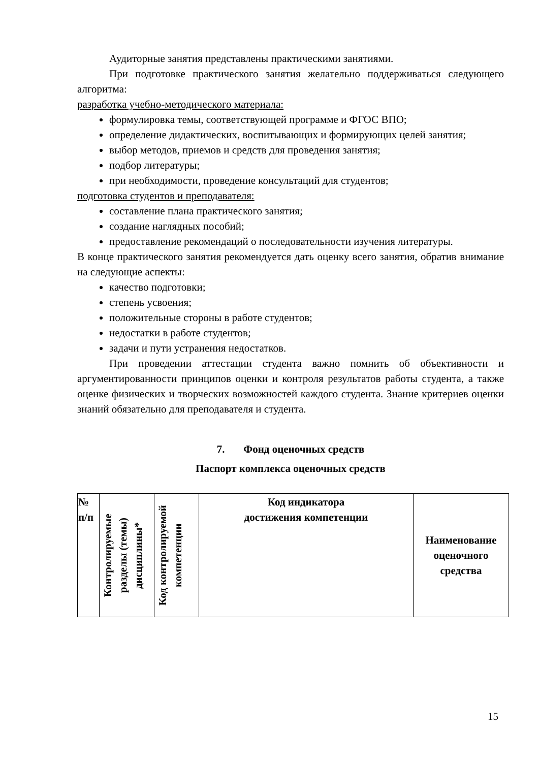Аудиторные занятия представлены практическими занятиями.
При подготовке практического занятия желательно поддерживаться следующего алгоритма:
разработка учебно-методического материала:
формулировка темы, соответствующей программе и ФГОС ВПО;
определение дидактических, воспитывающих и формирующих целей занятия;
выбор методов, приемов и средств для проведения занятия;
подбор литературы;
при необходимости, проведение консультаций для студентов;
подготовка студентов и преподавателя:
составление плана практического занятия;
создание наглядных пособий;
предоставление рекомендаций о последовательности изучения литературы.
В конце практического занятия рекомендуется дать оценку всего занятия, обратив внимание на следующие аспекты:
качество подготовки;
степень усвоения;
положительные стороны в работе студентов;
недостатки в работе студентов;
задачи и пути устранения недостатков.
При проведении аттестации студента важно помнить об объективности и аргументированности принципов оценки и контроля результатов работы студента, а также оценке физических и творческих возможностей каждого студента. Знание критериев оценки знаний обязательно для преподавателя и студента.
7. Фонд оценочных средств
Паспорт комплекса оценочных средств
| № п/п | Контролируемые разделы (темы) дисциплины* | Код контролируемой компетенции | Код индикатора достижения компетенции | Наименование оценочного средства |
15